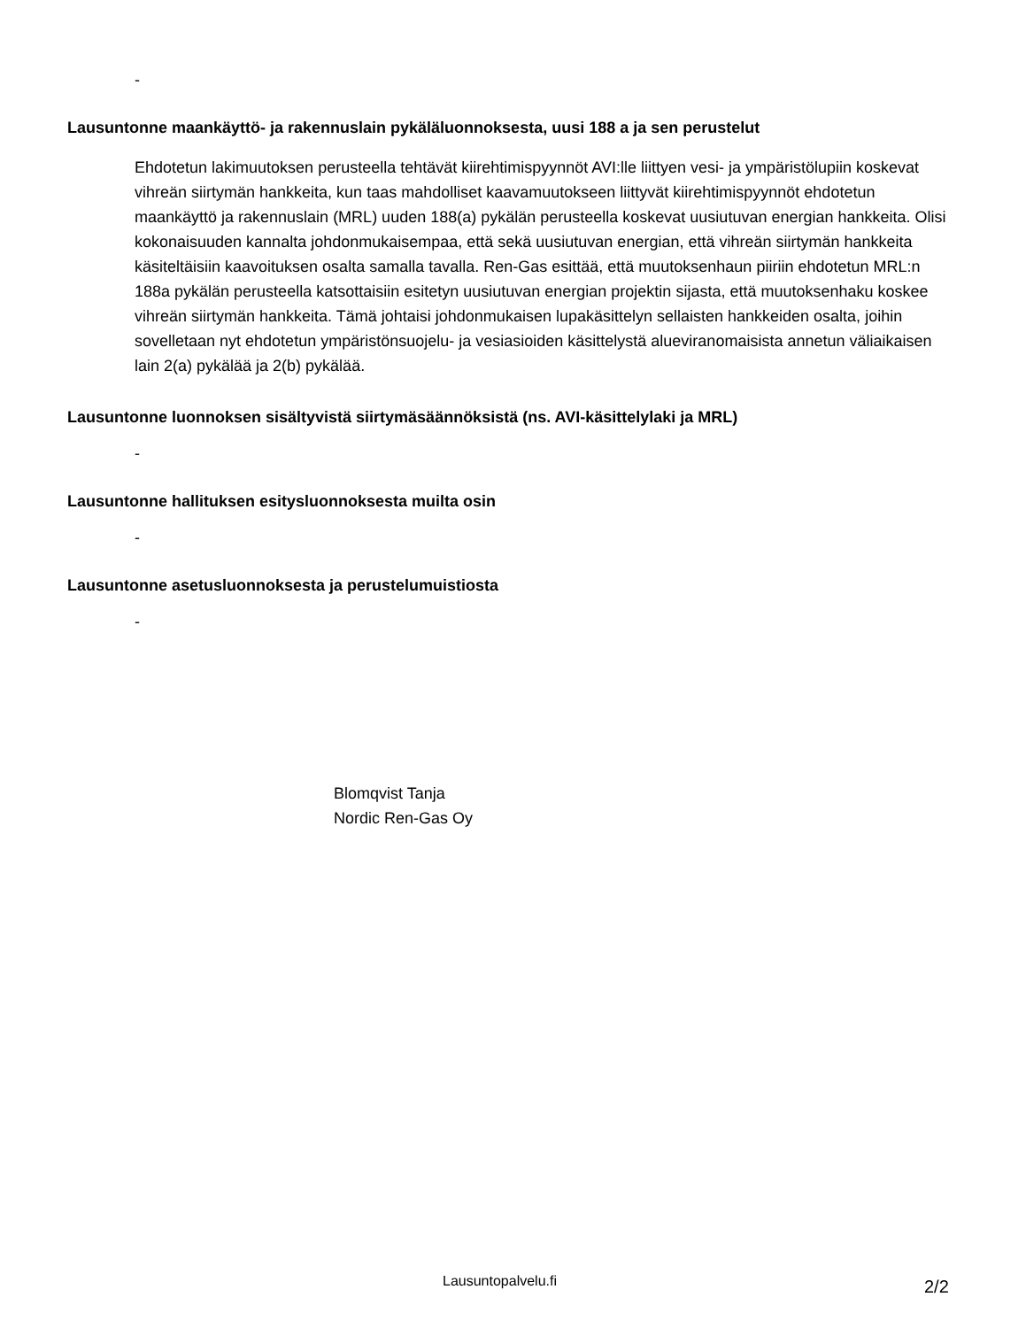-
Lausuntonne maankäyttö- ja rakennuslain pykäläluonnoksesta, uusi 188 a ja sen perustelut
Ehdotetun lakimuutoksen perusteella tehtävät kiirehtimispyynnöt AVI:lle liittyen vesi- ja ympäristölupiin koskevat vihreän siirtymän hankkeita, kun taas mahdolliset kaavamuutokseen liittyvät kiirehtimispyynnöt ehdotetun maankäyttö ja rakennuslain (MRL) uuden 188(a) pykälän perusteella koskevat uusiutuvan energian hankkeita. Olisi kokonaisuuden kannalta johdonmukaisempaa, että sekä uusiutuvan energian, että vihreän siirtymän hankkeita käsiteltäisiin kaavoituksen osalta samalla tavalla. Ren-Gas esittää, että muutoksenhaun piiriin ehdotetun MRL:n 188a pykälän perusteella katsottaisiin esitetyn uusiutuvan energian projektin sijasta, että muutoksenhaku koskee vihreän siirtymän hankkeita. Tämä johtaisi johdonmukaisen lupakäsittelyn sellaisten hankkeiden osalta, joihin sovelletaan nyt ehdotetun ympäristönsuojelu- ja vesiasioiden käsittelystä alueviranomaisista annetun väliaikaisen lain 2(a) pykälää ja 2(b) pykälää.
Lausuntonne luonnoksen sisältyvistä siirtymäsäännöksistä (ns. AVI-käsittelylaki ja MRL)
-
Lausuntonne hallituksen esitysluonnoksesta muilta osin
-
Lausuntonne asetusluonnoksesta ja perustelumuistiosta
-
Blomqvist Tanja
Nordic Ren-Gas Oy
Lausuntopalvelu.fi 2/2